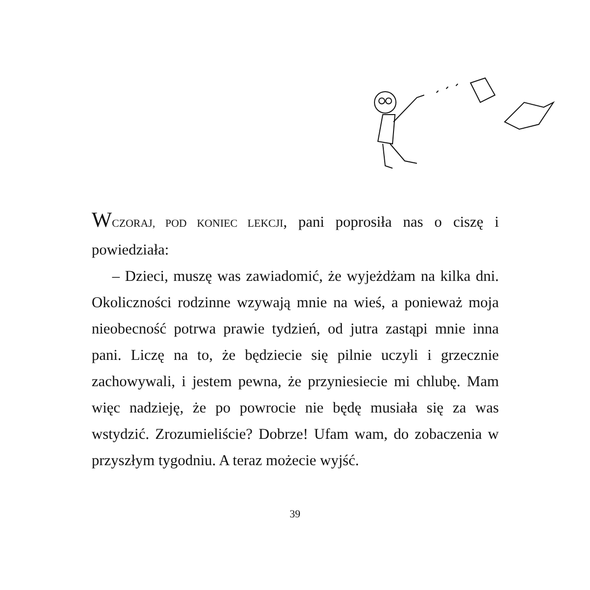WCZORAJ, POD KONIEC LEKCJI, pani poprosiła nas o ciszę i powiedziała:
– Dzieci, muszę was zawiadomić, że wyjeżdżam na kilka dni. Okoliczności rodzinne wzywają mnie na wieś, a ponieważ moja nieobecność potrwa prawie tydzień, od jutra zastąpi mnie inna pani. Liczę na to, że będziecie się pilnie uczyli i grzecznie zachowywali, i jestem pewna, że przyniesiecie mi chlubę. Mam więc nadzieję, że po powrocie nie będę musiała się za was wstydzić. Zrozumieliście? Dobrze! Ufam wam, do zobaczenia w przyszłym tygodniu. A teraz możecie wyjść.
39